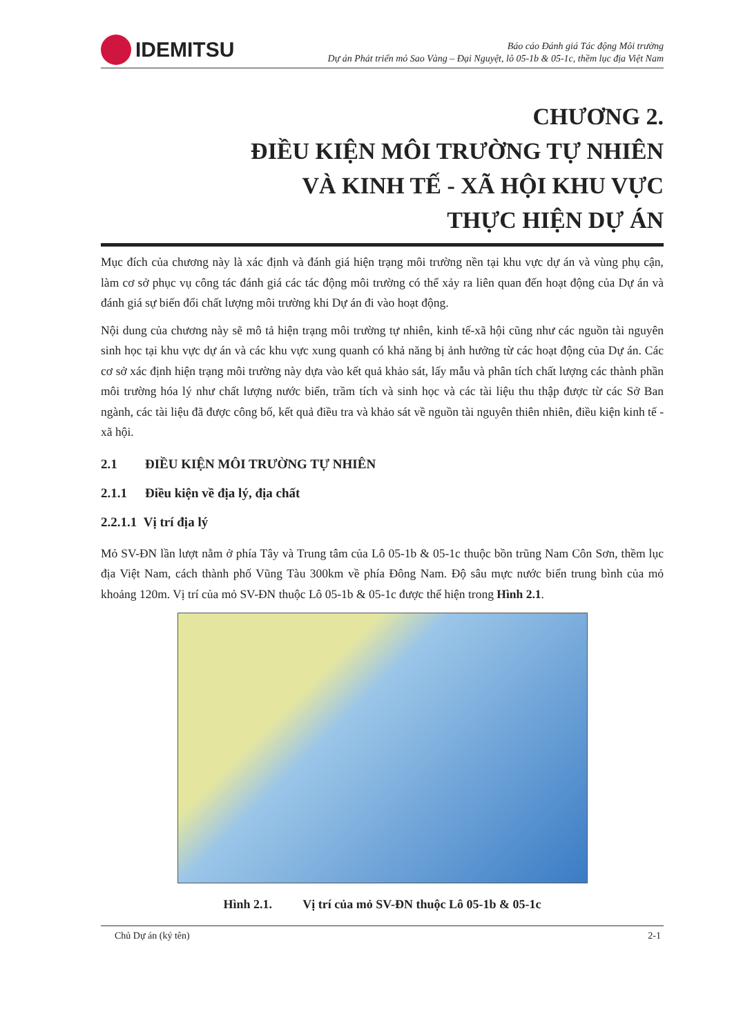IDEMITSU
Báo cáo Đánh giá Tác động Môi trường
Dự án Phát triển mỏ Sao Vàng – Đại Nguyệt, lô 05-1b & 05-1c, thềm lục địa Việt Nam
CHƯƠNG 2.
ĐIỀU KIỆN MÔI TRƯỜNG TỰ NHIÊN
VÀ KINH TẾ - XÃ HỘI KHU VỰC
THỰC HIỆN DỰ ÁN
Mục đích của chương này là xác định và đánh giá hiện trạng môi trường nền tại khu vực dự án và vùng phụ cận, làm cơ sở phục vụ công tác đánh giá các tác động môi trường có thể xảy ra liên quan đến hoạt động của Dự án và đánh giá sự biến đổi chất lượng môi trường khi Dự án đi vào hoạt động.
Nội dung của chương này sẽ mô tả hiện trạng môi trường tự nhiên, kinh tế-xã hội cũng như các nguồn tài nguyên sinh học tại khu vực dự án và các khu vực xung quanh có khả năng bị ảnh hưởng từ các hoạt động của Dự án. Các cơ sở xác định hiện trạng môi trường này dựa vào kết quả khảo sát, lấy mẫu và phân tích chất lượng các thành phần môi trường hóa lý như chất lượng nước biển, trầm tích và sinh học và các tài liệu thu thập được từ các Sở Ban ngành, các tài liệu đã được công bố, kết quả điều tra và khảo sát về nguồn tài nguyên thiên nhiên, điều kiện kinh tế - xã hội.
2.1 ĐIỀU KIỆN MÔI TRƯỜNG TỰ NHIÊN
2.1.1 Điều kiện về địa lý, địa chất
2.2.1.1 Vị trí địa lý
Mỏ SV-ĐN lần lượt nằm ở phía Tây và Trung tâm của Lô 05-1b & 05-1c thuộc bồn trũng Nam Côn Sơn, thềm lục địa Việt Nam, cách thành phố Vũng Tàu 300km về phía Đông Nam. Độ sâu mực nước biển trung bình của mỏ khoảng 120m. Vị trí của mỏ SV-ĐN thuộc Lô 05-1b & 05-1c được thể hiện trong Hình 2.1.
Hình 2.1. Vị trí của mỏ SV-ĐN thuộc Lô 05-1b & 05-1c
Chủ Dự án (ký tên) 2-1